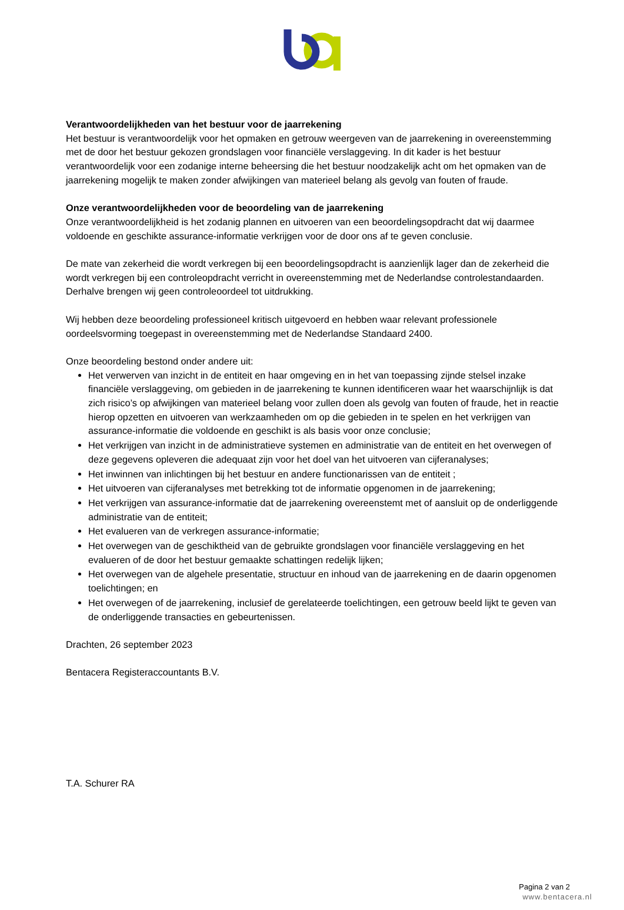Verantwoordelijkheden van het bestuur voor de jaarrekening
Het bestuur is verantwoordelijk voor het opmaken en getrouw weergeven van de jaarrekening in overeenstemming met de door het bestuur gekozen grondslagen voor financiële verslaggeving. In dit kader is het bestuur verantwoordelijk voor een zodanige interne beheersing die het bestuur noodzakelijk acht om het opmaken van de jaarrekening mogelijk te maken zonder afwijkingen van materieel belang als gevolg van fouten of fraude.
Onze verantwoordelijkheden voor de beoordeling van de jaarrekening
Onze verantwoordelijkheid is het zodanig plannen en uitvoeren van een beoordelingsopdracht dat wij daarmee voldoende en geschikte assurance-informatie verkrijgen voor de door ons af te geven conclusie.
De mate van zekerheid die wordt verkregen bij een beoordelingsopdracht is aanzienlijk lager dan de zekerheid die wordt verkregen bij een controleopdracht verricht in overeenstemming met de Nederlandse controlestandaarden. Derhalve brengen wij geen controleoordeel tot uitdrukking.
Wij hebben deze beoordeling professioneel kritisch uitgevoerd en hebben waar relevant professionele oordeelsvorming toegepast in overeenstemming met de Nederlandse Standaard 2400.
Onze beoordeling bestond onder andere uit:
Het verwerven van inzicht in de entiteit en haar omgeving en in het van toepassing zijnde stelsel inzake financiële verslaggeving, om gebieden in de jaarrekening te kunnen identificeren waar het waarschijnlijk is dat zich risico’s op afwijkingen van materieel belang voor zullen doen als gevolg van fouten of fraude, het in reactie hierop opzetten en uitvoeren van werkzaamheden om op die gebieden in te spelen en het verkrijgen van assurance-informatie die voldoende en geschikt is als basis voor onze conclusie;
Het verkrijgen van inzicht in de administratieve systemen en administratie van de entiteit en het overwegen of deze gegevens opleveren die adequaat zijn voor het doel van het uitvoeren van cijferanalyses;
Het inwinnen van inlichtingen bij het bestuur en andere functionarissen van de entiteit ;
Het uitvoeren van cijferanalyses met betrekking tot de informatie opgenomen in de jaarrekening;
Het verkrijgen van assurance-informatie dat de jaarrekening overeenstemt met of aansluit op de onderliggende administratie van de entiteit;
Het evalueren van de verkregen assurance-informatie;
Het overwegen van de geschiktheid van de gebruikte grondslagen voor financiële verslaggeving en het evalueren of de door het bestuur gemaakte schattingen redelijk lijken;
Het overwegen van de algehele presentatie, structuur en inhoud van de jaarrekening en de daarin opgenomen toelichtingen; en
Het overwegen of de jaarrekening, inclusief de gerelateerde toelichtingen, een getrouw beeld lijkt te geven van de onderliggende transacties en gebeurtenissen.
Drachten, 26 september 2023
Bentacera Registeraccountants B.V.
T.A. Schurer RA
Pagina 2 van 2
www.bentacera.nl